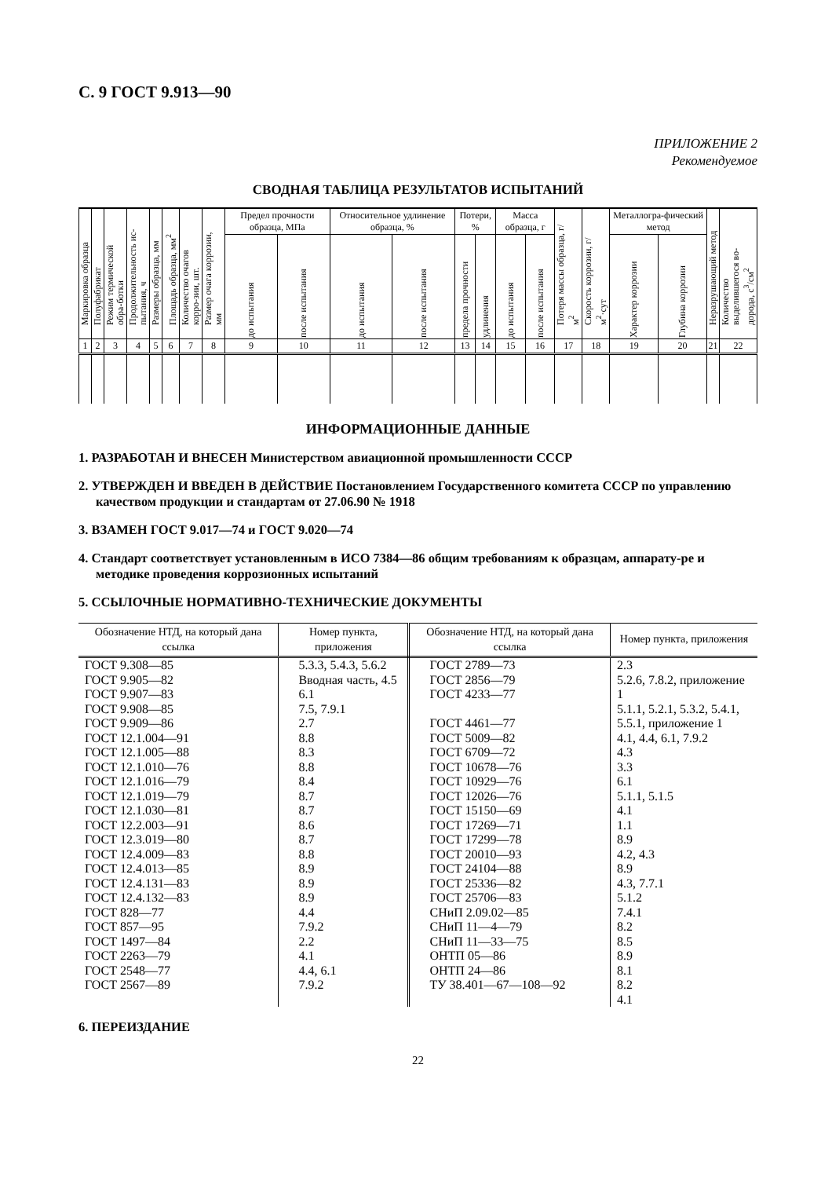С. 9 ГОСТ 9.913—90
ПРИЛОЖЕНИЕ 2
Рекомендуемое
СВОДНАЯ ТАБЛИЦА РЕЗУЛЬТАТОВ ИСПЫТАНИЙ
| Маркировка образца | Полуфабрикат | Режим термической обра-ботки | Продолжительность ис-пытания, ч | Размеры образца, мм | Площадь образца, мм<sup>2</sup> | Количество очагов корро-зии, шт. | Размер очага коррозии, мм | Предел прочности образца, МПа | | Относительное удлинение образца, % | | Потери, % | | Масса образца, г | | Потеря массы образца, г/м<sup>2</sup> | Скорость коррозии, г/м<sup>2</sup>·сут | Металлогра-фический метод | | Неразрушающий метод | Количество выделившегося во-дорода, с<sup>3</sup>/см<sup>2</sup> |
| --- | --- | --- | --- | --- | --- | --- | --- | --- | --- | --- | --- | --- | --- | --- | --- | --- | --- | --- | --- | --- | --- |
| | | | | | | | | до испытания | после испытания | до испытания | после испытания | предела прочности | удлинения | до испытания | после испытания | | | Характер коррозии | Глубина коррозии | | |
| 1 | 2 | 3 | 4 | 5 | 6 | 7 | 8 | 9 | 10 | 11 | 12 | 13 | 14 | 15 | 16 | 17 | 18 | 19 | 20 | 21 | 22 |
ИНФОРМАЦИОННЫЕ ДАННЫЕ
1. РАЗРАБОТАН И ВНЕСЕН Министерством авиационной промышленности СССР
2. УТВЕРЖДЕН И ВВЕДЕН В ДЕЙСТВИЕ Постановлением Государственного комитета СССР по управлению качеством продукции и стандартам от 27.06.90 № 1918
3. ВЗАМЕН ГОСТ 9.017—74 и ГОСТ 9.020—74
4. Стандарт соответствует установленным в ИСО 7384—86 общим требованиям к образцам, аппарату-ре и методике проведения коррозионных испытаний
5. ССЫЛОЧНЫЕ НОРМАТИВНО-ТЕХНИЧЕСКИЕ ДОКУМЕНТЫ
| Обозначение НТД, на который дана ссылка | Номер пункта, приложения | Обозначение НТД, на который дана ссылка | Номер пункта, приложения |
| --- | --- | --- | --- |
| ГОСТ 9.308—85 ГОСТ 9.905—82 ГОСТ 9.907—83 ГОСТ 9.908—85 ГОСТ 9.909—86 ГОСТ 12.1.004—91 ГОСТ 12.1.005—88 ГОСТ 12.1.010—76 ГОСТ 12.1.016—79 ГОСТ 12.1.019—79 ГОСТ 12.1.030—81 ГОСТ 12.2.003—91 ГОСТ 12.3.019—80 ГОСТ 12.4.009—83 ГОСТ 12.4.013—85 ГОСТ 12.4.131—83 ГОСТ 12.4.132—83 ГОСТ 828—77 ГОСТ 857—95 ГОСТ 1497—84 ГОСТ 2263—79 ГОСТ 2548—77 ГОСТ 2567—89 | 5.3.3, 5.4.3, 5.6.2 Вводная часть, 4.5 6.1 7.5, 7.9.1 2.7 8.8 8.3 8.8 8.4 8.7 8.7 8.6 8.7 8.8 8.9 8.9 8.9 4.4 7.9.2 2.2 4.1 4.4, 6.1 7.9.2 | ГОСТ 2789—73 ГОСТ 2856—79 ГОСТ 4233—77 ГОСТ 4461—77 ГОСТ 5009—82 ГОСТ 6709—72 ГОСТ 10678—76 ГОСТ 10929—76 ГОСТ 12026—76 ГОСТ 15150—69 ГОСТ 17269—71 ГОСТ 17299—78 ГОСТ 20010—93 ГОСТ 24104—88 ГОСТ 25336—82 ГОСТ 25706—83 СНиП 2.09.02—85 СНиП 11—4—79 СНиП 11—33—75 ОНТП 05—86 ОНТП 24—86 ТУ 38.401—67—108—92 | 2.3 5.2.6, 7.8.2, приложение 1 5.1.1, 5.2.1, 5.3.2, 5.4.1, 5.5.1, приложение 1 4.1, 4.4, 6.1, 7.9.2 4.3 3.3 6.1 5.1.1, 5.1.5 4.1 1.1 8.9 4.2, 4.3 8.9 4.3, 7.7.1 5.1.2 7.4.1 8.2 8.5 8.9 8.1 8.2 4.1 |
6. ПЕРЕИЗДАНИЕ
22